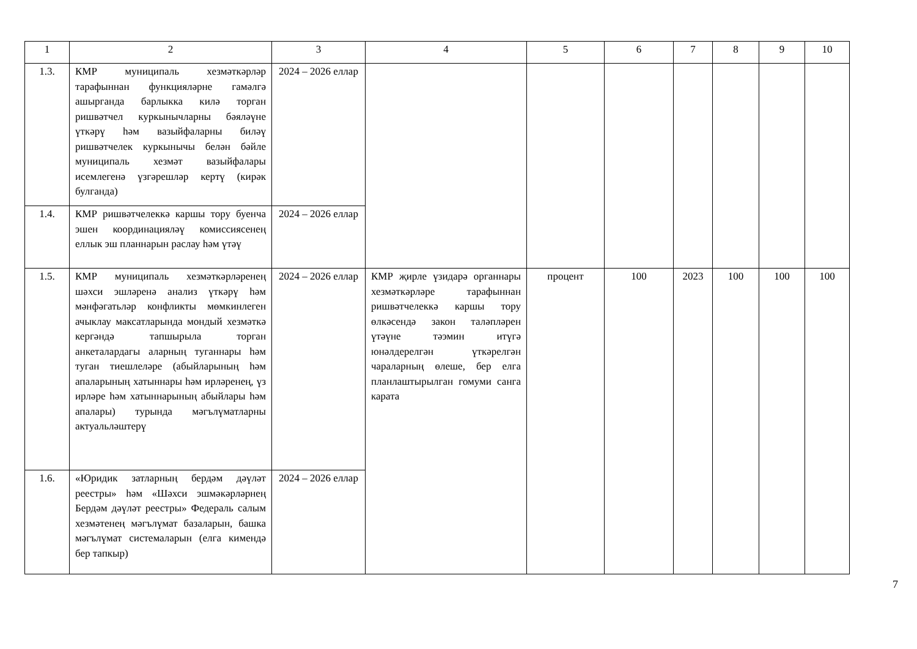| 1 | 2 | 3 | 4 | 5 | 6 | 7 | 8 | 9 | 10 |
| 1.3. | КМР муниципаль хезмәткәрләр тарафыннан функцияләрне гамәлгә ашырганда барлыкка килә торган ришвәтчел куркынычларны бәяләүне үткәрү һәм вазыйфаларны биләү ришвәтчелек куркынычы белән бәйле муниципаль хезмәт вазыйфалары исемлегенә үзгәрешләр кертү (кирәк булганда) | 2024 – 2026 еллар | | | | | | | |
| 1.4. | КМР ришвәтчелеккә каршы тору буенча эшен координацияләү комиссиясенең еллык эш планнарын раслау һәм үтәү | 2024 – 2026 еллар | | | | | | | |
| 1.5. | КМР муниципаль хезмәткәрләренең шәхси эшләренә анализ үткәрү һәм мәнфәгатьләр конфликты мөмкинлеген ачыклау максатларында мондый хезмәткә кергәндә тапшырыла торган анкеталардагы аларның туганнары һәм туган тиешлеләре (абыйларының һәм апаларының хатыннары һәм ирләренең, үз ирләре һәм хатыннарының абыйлары һәм апалары) турында мәгълүматларны актуальләштерү | 2024 – 2026 еллар | КМР җирле үзидарә органнары хезмәткәрләре тарафыннан ришвәтчелеккә каршы тору өлкәсендә закон таләпләрен үтәүне тәэмин итүгә юнәлдерелгән үткәрелгән чараларның өлеше, бер елга планлаштырылган гомуми санга карата | процент | 100 | 2023 | 100 | 100 | 100 |
| 1.6. | «Юридик затларның бердәм дәүләт реестры» һәм «Шәхси эшмәкәрләрнең Бердәм дәүләт реестры» Федераль салым хезмәтенең мәгълүмат базаларын, башка мәгълүмат системаларын (елга кимендә бер тапкыр) | 2024 – 2026 еллар | | | | | | | |
7